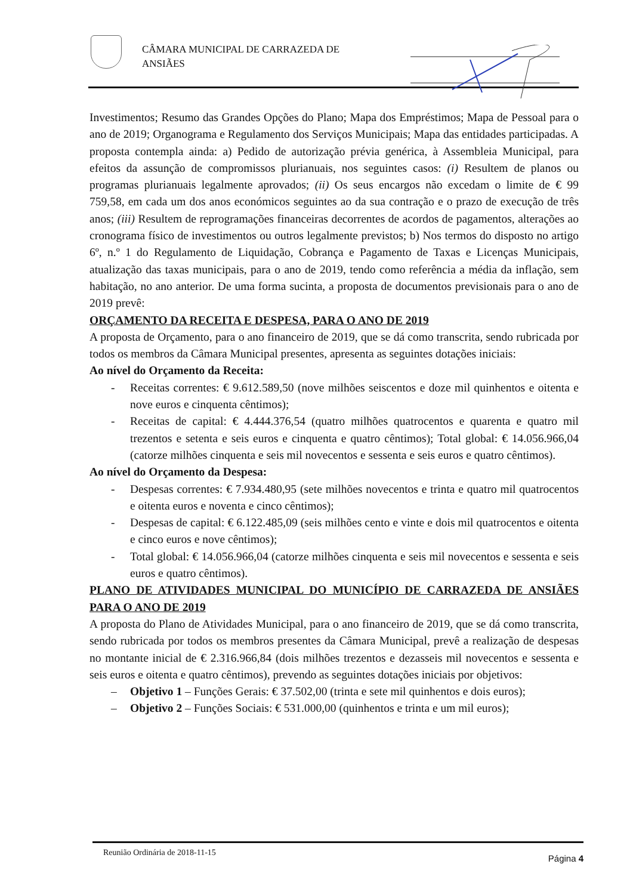CÂMARA MUNICIPAL DE CARRAZEDA DE
ANSIÃES
Investimentos; Resumo das Grandes Opções do Plano; Mapa dos Empréstimos; Mapa de Pessoal para o ano de 2019; Organograma e Regulamento dos Serviços Municipais; Mapa das entidades participadas. A proposta contempla ainda: a) Pedido de autorização prévia genérica, à Assembleia Municipal, para efeitos da assunção de compromissos plurianuais, nos seguintes casos: (i) Resultem de planos ou programas plurianuais legalmente aprovados; (ii) Os seus encargos não excedam o limite de € 99 759,58, em cada um dos anos económicos seguintes ao da sua contração e o prazo de execução de três anos; (iii) Resultem de reprogramações financeiras decorrentes de acordos de pagamentos, alterações ao cronograma físico de investimentos ou outros legalmente previstos; b) Nos termos do disposto no artigo 6º, n.º 1 do Regulamento de Liquidação, Cobrança e Pagamento de Taxas e Licenças Municipais, atualização das taxas municipais, para o ano de 2019, tendo como referência a média da inflação, sem habitação, no ano anterior. De uma forma sucinta, a proposta de documentos previsionais para o ano de 2019 prevê:
ORÇAMENTO DA RECEITA E DESPESA, PARA O ANO DE 2019
A proposta de Orçamento, para o ano financeiro de 2019, que se dá como transcrita, sendo rubricada por todos os membros da Câmara Municipal presentes, apresenta as seguintes dotações iniciais:
Ao nível do Orçamento da Receita:
- Receitas correntes: € 9.612.589,50 (nove milhões seiscentos e doze mil quinhentos e oitenta e nove euros e cinquenta cêntimos);
- Receitas de capital: € 4.444.376,54 (quatro milhões quatrocentos e quarenta e quatro mil trezentos e setenta e seis euros e cinquenta e quatro cêntimos); Total global: € 14.056.966,04 (catorze milhões cinquenta e seis mil novecentos e sessenta e seis euros e quatro cêntimos).
Ao nível do Orçamento da Despesa:
- Despesas correntes: € 7.934.480,95 (sete milhões novecentos e trinta e quatro mil quatrocentos e oitenta euros e noventa e cinco cêntimos);
- Despesas de capital: € 6.122.485,09 (seis milhões cento e vinte e dois mil quatrocentos e oitenta e cinco euros e nove cêntimos);
- Total global: € 14.056.966,04 (catorze milhões cinquenta e seis mil novecentos e sessenta e seis euros e quatro cêntimos).
PLANO DE ATIVIDADES MUNICIPAL DO MUNICÍPIO DE CARRAZEDA DE ANSIÃES PARA O ANO DE 2019
A proposta do Plano de Atividades Municipal, para o ano financeiro de 2019, que se dá como transcrita, sendo rubricada por todos os membros presentes da Câmara Municipal, prevê a realização de despesas no montante inicial de € 2.316.966,84 (dois milhões trezentos e dezasseis mil novecentos e sessenta e seis euros e oitenta e quatro cêntimos), prevendo as seguintes dotações iniciais por objetivos:
– Objetivo 1 – Funções Gerais: € 37.502,00 (trinta e sete mil quinhentos e dois euros);
– Objetivo 2 – Funções Sociais: € 531.000,00 (quinhentos e trinta e um mil euros);
Reunião Ordinária de 2018-11-15
Página 4